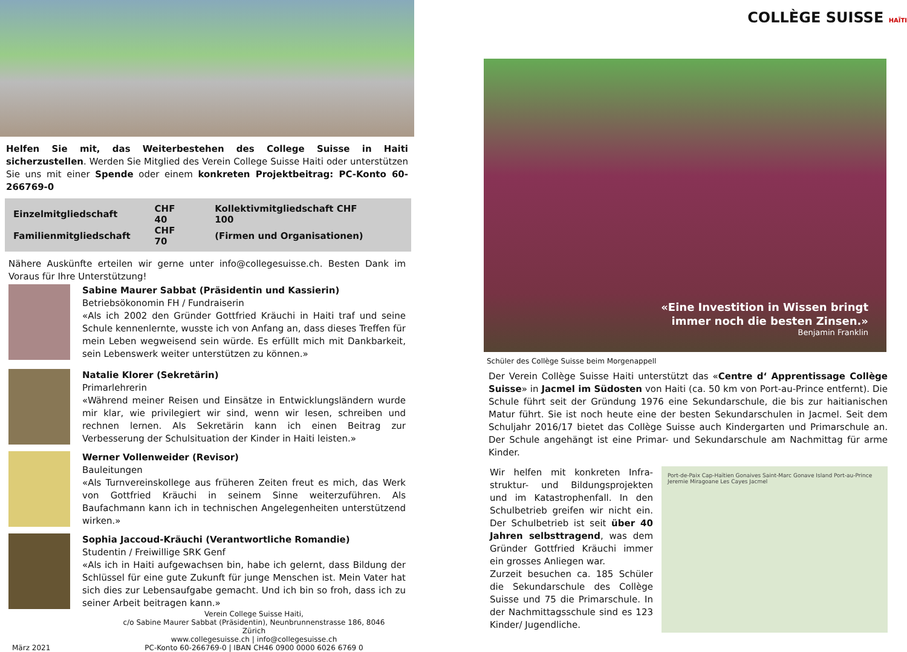Helfen Sie mit, das Weiterbestehen des College Suisse in Haiti sicherzustellen. Werden Sie Mitglied des Verein College Suisse Haiti oder unterstützen Sie uns mit einer Spende oder einem konkreten Projektbeitrag: PC-Konto 60-266769-0
| Einzelmitgliedschaft | CHF 40 | Kollektivmitgliedschaft CHF 100 |
| Familienmitgliedschaft | CHF 70 | (Firmen und Organisationen) |
Nähere Auskünfte erteilen wir gerne unter info@collegesuisse.ch. Besten Dank im Voraus für Ihre Unterstützung!
Sabine Maurer Sabbat (Präsidentin und Kassierin)
Betriebsökonomin FH / Fundraiserin
«Als ich 2002 den Gründer Gottfried Kräuchi in Haiti traf und seine Schule kennenlernte, wusste ich von Anfang an, dass dieses Treffen für mein Leben wegweisend sein würde. Es erfüllt mich mit Dankbarkeit, sein Lebenswerk weiter unterstützen zu können.»
Natalie Klorer (Sekretärin)
Primarlehrerin
«Während meiner Reisen und Einsätze in Entwicklungsländern wurde mir klar, wie privilegiert wir sind, wenn wir lesen, schreiben und rechnen lernen. Als Sekretärin kann ich einen Beitrag zur Verbesserung der Schulsituation der Kinder in Haiti leisten.»
Werner Vollenweider (Revisor)
Bauleitungen
«Als Turnvereinskollege aus früheren Zeiten freut es mich, das Werk von Gottfried Kräuchi in seinem Sinne weiterzuführen. Als Baufachmann kann ich in technischen Angelegenheiten unterstützend wirken.»
Sophia Jaccoud-Kräuchi (Verantwortliche Romandie)
Studentin / Freiwillige SRK Genf
«Als ich in Haiti aufgewachsen bin, habe ich gelernt, dass Bildung der Schlüssel für eine gute Zukunft für junge Menschen ist. Mein Vater hat sich dies zur Lebensaufgabe gemacht. Und ich bin so froh, dass ich zu seiner Arbeit beitragen kann.»
März 2021
Verein College Suisse Haiti,
c/o Sabine Maurer Sabbat (Präsidentin), Neunbrunnenstrasse 186, 8046 Zürich
www.collegesuisse.ch | info@collegesuisse.ch
PC-Konto 60-266769-0 | IBAN CH46 0900 0000 6026 6769 0
COLLÈGE SUISSE HAÏTI
«Eine Investition in Wissen bringt
immer noch die besten Zinsen.»
Benjamin Franklin
Schüler des Collège Suisse beim Morgenappell
Der Verein Collège Suisse Haiti unterstützt das «Centre d‘ Apprentissage Collège Suisse» in Jacmel im Südosten von Haiti (ca. 50 km von Port-au-Prince entfernt). Die Schule führt seit der Gründung 1976 eine Sekundarschule, die bis zur haitianischen Matur führt. Sie ist noch heute eine der besten Sekundarschulen in Jacmel. Seit dem Schuljahr 2016/17 bietet das Collège Suisse auch Kindergarten und Primarschule an. Der Schule angehängt ist eine Primar- und Sekundarschule am Nachmittag für arme Kinder.
Wir helfen mit konkreten Infra­struktur- und Bildungsprojekten und im Katastrophenfall. In den Schul­betrieb greifen wir nicht ein. Der Schulbetrieb ist seit über 40 Jahren selbsttragend, was dem Gründer Gottfried Kräuchi immer ein grosses Anliegen war.
Zurzeit besuchen ca. 185 Schüler die Sekundarschule des Collège Suisse und 75 die Primarschule. In der Nach­mittagsschule sind es 123 Kinder/ Jugendliche.
Port-de-Paix Cap-Haïtien Gonaives Saint-Marc Gonave Island Port-au-Prince Jeremie Miragoane Les Cayes Jacmel